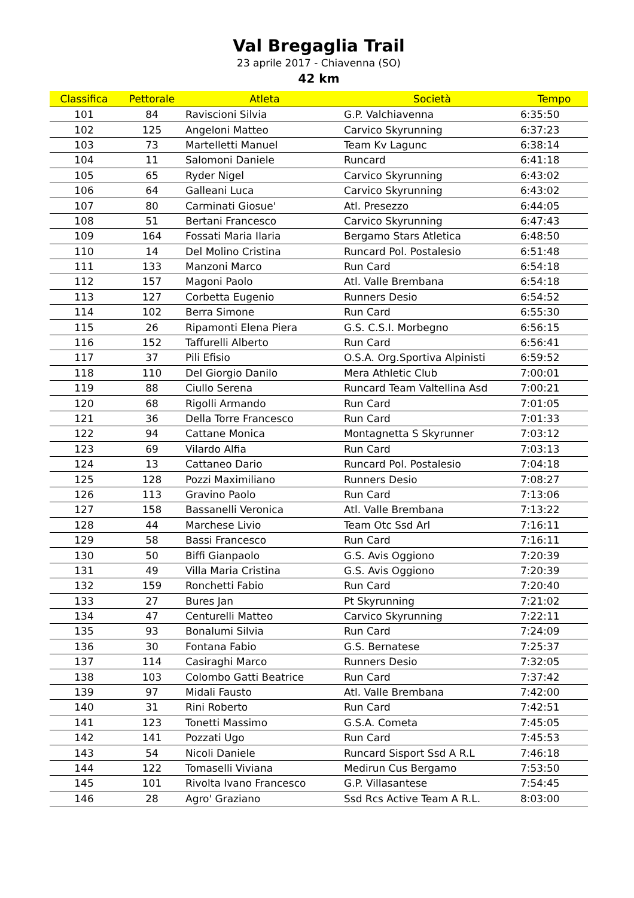Val Bregaglia Trail
23 aprile 2017 - Chiavenna (SO)
42 km
| Classifica | Pettorale | Atleta | Società | Tempo |
| --- | --- | --- | --- | --- |
| 101 | 84 | Raviscioni Silvia | G.P. Valchiavenna | 6:35:50 |
| 102 | 125 | Angeloni Matteo | Carvico Skyrunning | 6:37:23 |
| 103 | 73 | Martelletti Manuel | Team Kv Lagunc | 6:38:14 |
| 104 | 11 | Salomoni Daniele | Runcard | 6:41:18 |
| 105 | 65 | Ryder Nigel | Carvico Skyrunning | 6:43:02 |
| 106 | 64 | Galleani Luca | Carvico Skyrunning | 6:43:02 |
| 107 | 80 | Carminati Giosue' | Atl. Presezzo | 6:44:05 |
| 108 | 51 | Bertani Francesco | Carvico Skyrunning | 6:47:43 |
| 109 | 164 | Fossati Maria Ilaria | Bergamo Stars Atletica | 6:48:50 |
| 110 | 14 | Del Molino Cristina | Runcard Pol. Postalesio | 6:51:48 |
| 111 | 133 | Manzoni Marco | Run Card | 6:54:18 |
| 112 | 157 | Magoni Paolo | Atl. Valle Brembana | 6:54:18 |
| 113 | 127 | Corbetta Eugenio | Runners Desio | 6:54:52 |
| 114 | 102 | Berra Simone | Run Card | 6:55:30 |
| 115 | 26 | Ripamonti Elena Piera | G.S. C.S.I. Morbegno | 6:56:15 |
| 116 | 152 | Taffurelli Alberto | Run Card | 6:56:41 |
| 117 | 37 | Pili Efisio | O.S.A. Org.Sportiva Alpinisti | 6:59:52 |
| 118 | 110 | Del Giorgio Danilo | Mera Athletic Club | 7:00:01 |
| 119 | 88 | Ciullo Serena | Runcard Team Valtellina Asd | 7:00:21 |
| 120 | 68 | Rigolli Armando | Run Card | 7:01:05 |
| 121 | 36 | Della Torre Francesco | Run Card | 7:01:33 |
| 122 | 94 | Cattane Monica | Montagnetta S Skyrunner | 7:03:12 |
| 123 | 69 | Vilardo Alfia | Run Card | 7:03:13 |
| 124 | 13 | Cattaneo Dario | Runcard Pol. Postalesio | 7:04:18 |
| 125 | 128 | Pozzi Maximiliano | Runners Desio | 7:08:27 |
| 126 | 113 | Gravino Paolo | Run Card | 7:13:06 |
| 127 | 158 | Bassanelli Veronica | Atl. Valle Brembana | 7:13:22 |
| 128 | 44 | Marchese Livio | Team Otc Ssd Arl | 7:16:11 |
| 129 | 58 | Bassi Francesco | Run Card | 7:16:11 |
| 130 | 50 | Biffi Gianpaolo | G.S. Avis Oggiono | 7:20:39 |
| 131 | 49 | Villa Maria Cristina | G.S. Avis Oggiono | 7:20:39 |
| 132 | 159 | Ronchetti Fabio | Run Card | 7:20:40 |
| 133 | 27 | Bures Jan | Pt Skyrunning | 7:21:02 |
| 134 | 47 | Centurelli Matteo | Carvico Skyrunning | 7:22:11 |
| 135 | 93 | Bonalumi Silvia | Run Card | 7:24:09 |
| 136 | 30 | Fontana Fabio | G.S. Bernatese | 7:25:37 |
| 137 | 114 | Casiraghi Marco | Runners Desio | 7:32:05 |
| 138 | 103 | Colombo Gatti Beatrice | Run Card | 7:37:42 |
| 139 | 97 | Midali Fausto | Atl. Valle Brembana | 7:42:00 |
| 140 | 31 | Rini Roberto | Run Card | 7:42:51 |
| 141 | 123 | Tonetti Massimo | G.S.A. Cometa | 7:45:05 |
| 142 | 141 | Pozzati Ugo | Run Card | 7:45:53 |
| 143 | 54 | Nicoli Daniele | Runcard Sisport Ssd A R.L | 7:46:18 |
| 144 | 122 | Tomaselli Viviana | Medirun Cus Bergamo | 7:53:50 |
| 145 | 101 | Rivolta Ivano Francesco | G.P. Villasantese | 7:54:45 |
| 146 | 28 | Agro' Graziano | Ssd Rcs Active Team A R.L. | 8:03:00 |